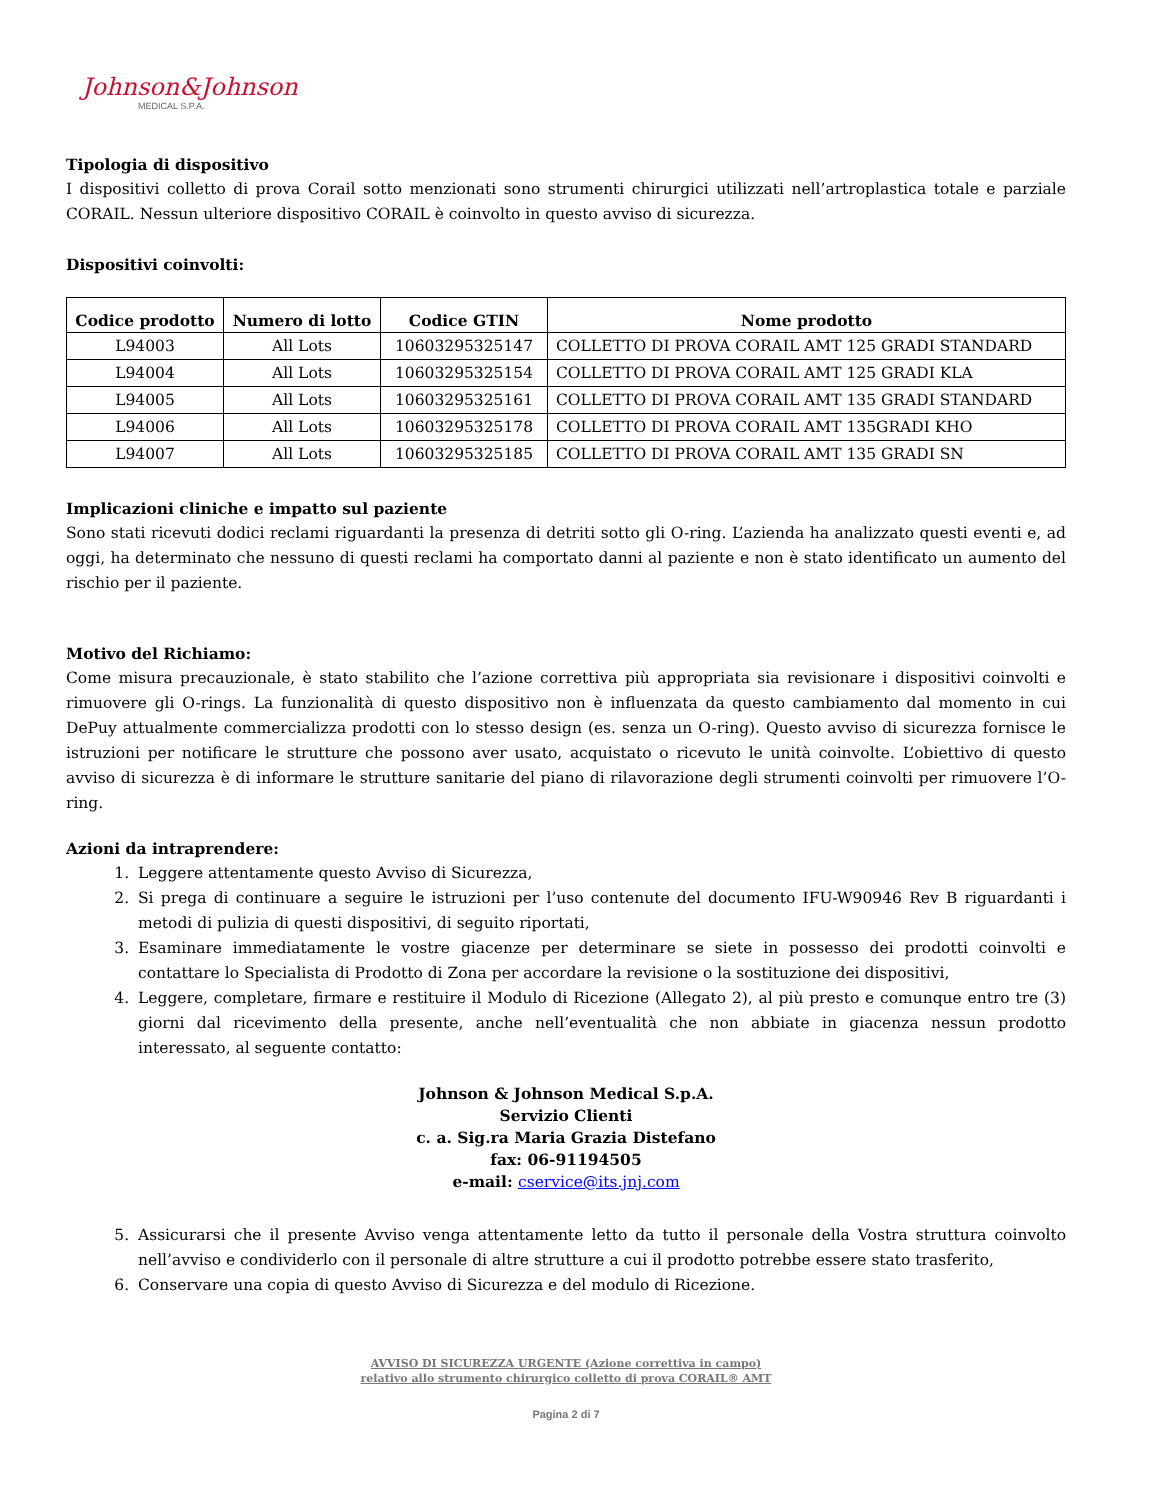Johnson&Johnson
MEDICAL S.P.A.
Tipologia di dispositivo
I dispositivi colletto di prova Corail sotto menzionati sono strumenti chirurgici utilizzati nell’artroplastica totale e parziale CORAIL. Nessun ulteriore dispositivo CORAIL è coinvolto in questo avviso di sicurezza.
Dispositivi coinvolti:
| Codice prodotto | Numero di lotto | Codice GTIN | Nome prodotto |
| --- | --- | --- | --- |
| L94003 | All Lots | 10603295325147 | COLLETTO DI PROVA CORAIL AMT 125 GRADI STANDARD |
| L94004 | All Lots | 10603295325154 | COLLETTO DI PROVA CORAIL AMT 125 GRADI KLA |
| L94005 | All Lots | 10603295325161 | COLLETTO DI PROVA CORAIL AMT 135 GRADI STANDARD |
| L94006 | All Lots | 10603295325178 | COLLETTO DI PROVA CORAIL AMT 135GRADI KHO |
| L94007 | All Lots | 10603295325185 | COLLETTO DI PROVA CORAIL AMT 135 GRADI SN |
Implicazioni cliniche e impatto sul paziente
Sono stati ricevuti dodici reclami riguardanti la presenza di detriti sotto gli O-ring. L’azienda ha analizzato questi eventi e, ad oggi, ha determinato che nessuno di questi reclami ha comportato danni al paziente e non è stato identificato un aumento del rischio per il paziente.
Motivo del Richiamo:
Come misura precauzionale, è stato stabilito che l’azione correttiva più appropriata sia revisionare i dispositivi coinvolti e rimuovere gli O-rings. La funzionalità di questo dispositivo non è influenzata da questo cambiamento dal momento in cui DePuy attualmente commercializza prodotti con lo stesso design (es. senza un O-ring). Questo avviso di sicurezza fornisce le istruzioni per notificare le strutture che possono aver usato, acquistato o ricevuto le unità coinvolte. L’obiettivo di questo avviso di sicurezza è di informare le strutture sanitarie del piano di rilavorazione degli strumenti coinvolti per rimuovere l’O-ring.
Azioni da intraprendere:
1. Leggere attentamente questo Avviso di Sicurezza,
2. Si prega di continuare a seguire le istruzioni per l’uso contenute del documento IFU-W90946 Rev B riguardanti i metodi di pulizia di questi dispositivi, di seguito riportati,
3. Esaminare immediatamente le vostre giacenze per determinare se siete in possesso dei prodotti coinvolti e contattare lo Specialista di Prodotto di Zona per accordare la revisione o la sostituzione dei dispositivi,
4. Leggere, completare, firmare e restituire il Modulo di Ricezione (Allegato 2), al più presto e comunque entro tre (3) giorni dal ricevimento della presente, anche nell’eventualità che non abbiate in giacenza nessun prodotto interessato, al seguente contatto:
Johnson & Johnson Medical S.p.A.
Servizio Clienti
c. a. Sig.ra Maria Grazia Distefano
fax: 06-91194505
e-mail: cservice@its.jnj.com
5. Assicurarsi che il presente Avviso venga attentamente letto da tutto il personale della Vostra struttura coinvolto nell’avviso e condividerlo con il personale di altre strutture a cui il prodotto potrebbe essere stato trasferito,
6. Conservare una copia di questo Avviso di Sicurezza e del modulo di Ricezione.
AVVISO DI SICUREZZA URGENTE (Azione correttiva in campo)
relativo allo strumento chirurgico colletto di prova CORAIL® AMT
Pagina 2 di 7